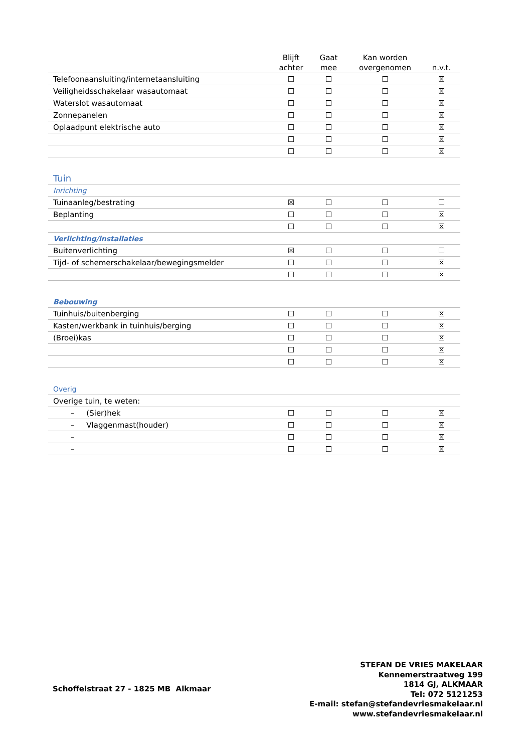| | Blijft achter | Gaat mee | Kan worden overgenomen | n.v.t. |
| --- | --- | --- | --- | --- |
| Telefoonaansluiting/internetaansluiting | ☐ | ☐ | ☐ | ☒ |
| Veiligheidsschakelaar wasautomaat | ☐ | ☐ | ☐ | ☒ |
| Waterslot wasautomaat | ☐ | ☐ | ☐ | ☒ |
| Zonnepanelen | ☐ | ☐ | ☐ | ☒ |
| Oplaadpunt elektrische auto | ☐ | ☐ | ☐ | ☒ |
| | ☐ | ☐ | ☐ | ☒ |
| | ☐ | ☐ | ☐ | ☒ |
| Tuin | | | | |
| Inrichting | | | | |
| Tuinaanleg/bestrating | ☒ | ☐ | ☐ | ☐ |
| Beplanting | ☐ | ☐ | ☐ | ☒ |
| | ☐ | ☐ | ☐ | ☒ |
| Verlichting/installaties | | | | |
| Buitenverlichting | ☒ | ☐ | ☐ | ☐ |
| Tijd- of schemerschakelaar/bewegingsmelder | ☐ | ☐ | ☐ | ☒ |
| | ☐ | ☐ | ☐ | ☒ |
| Bebouwing | | | | |
| Tuinhuis/buitenberging | ☐ | ☐ | ☐ | ☒ |
| Kasten/werkbank in tuinhuis/berging | ☐ | ☐ | ☐ | ☒ |
| (Broei)kas | ☐ | ☐ | ☐ | ☒ |
| | ☐ | ☐ | ☐ | ☒ |
| | ☐ | ☐ | ☐ | ☒ |
| Overig | | | | |
| Overige tuin, te weten: | | | | |
| – (Sier)hek | ☐ | ☐ | ☐ | ☒ |
| – Vlaggenmast(houder) | ☐ | ☐ | ☐ | ☒ |
| – | ☐ | ☐ | ☐ | ☒ |
| – | ☐ | ☐ | ☐ | ☒ |
Schoffelstraat 27 - 1825 MB Alkmaar
STEFAN DE VRIES MAKELAAR
Kennemerstraatweg 199
1814 GJ, ALKMAAR
Tel: 072 5121253
E-mail: stefan@stefandevriesmakelaar.nl
www.stefandevriesmakelaar.nl